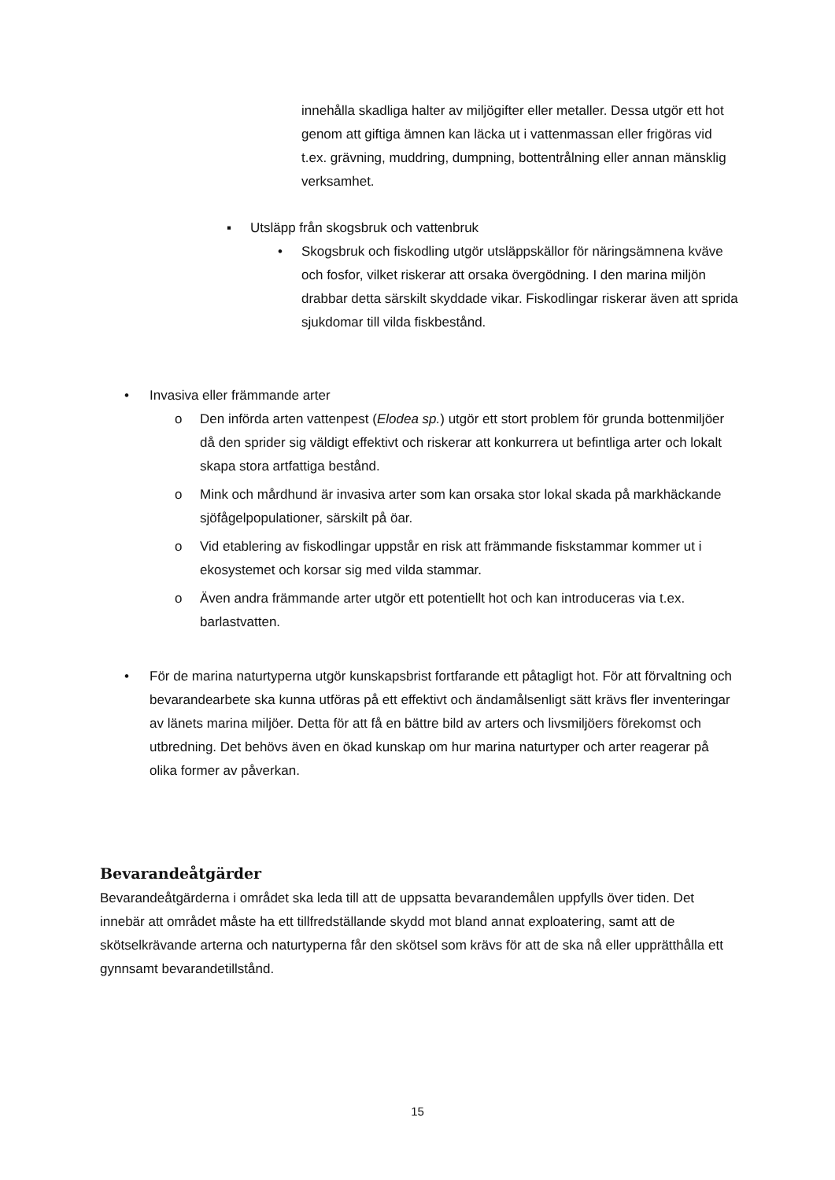innehålla skadliga halter av miljögifter eller metaller. Dessa utgör ett hot genom att giftiga ämnen kan läcka ut i vattenmassan eller frigöras vid t.ex. grävning, muddring, dumpning, bottentrålning eller annan mänsklig verksamhet.
▪ Utsläpp från skogsbruk och vattenbruk
• Skogsbruk och fiskodling utgör utsläppskällor för näringsämnena kväve och fosfor, vilket riskerar att orsaka övergödning. I den marina miljön drabbar detta särskilt skyddade vikar. Fiskodlingar riskerar även att sprida sjukdomar till vilda fiskbestånd.
• Invasiva eller främmande arter
o Den införda arten vattenpest (Elodea sp.) utgör ett stort problem för grunda bottenmiljöer då den sprider sig väldigt effektivt och riskerar att konkurrera ut befintliga arter och lokalt skapa stora artfattiga bestånd.
o Mink och mårdhund är invasiva arter som kan orsaka stor lokal skada på markhäckande sjöfågelpopulationer, särskilt på öar.
o Vid etablering av fiskodlingar uppstår en risk att främmande fiskstammar kommer ut i ekosystemet och korsar sig med vilda stammar.
o Även andra främmande arter utgör ett potentiellt hot och kan introduceras via t.ex. barlastvatten.
• För de marina naturtyperna utgör kunskapsbrist fortfarande ett påtagligt hot. För att förvaltning och bevarandearbete ska kunna utföras på ett effektivt och ändamålsenligt sätt krävs fler inventeringar av länets marina miljöer. Detta för att få en bättre bild av arters och livsmiljöers förekomst och utbredning. Det behövs även en ökad kunskap om hur marina naturtyper och arter reagerar på olika former av påverkan.
Bevarandeåtgärder
Bevarandeåtgärderna i området ska leda till att de uppsatta bevarandemålen uppfylls över tiden. Det innebär att området måste ha ett tillfredställande skydd mot bland annat exploatering, samt att de skötselkrävande arterna och naturtyperna får den skötsel som krävs för att de ska nå eller upprätthålla ett gynnsamt bevarandetillstånd.
15